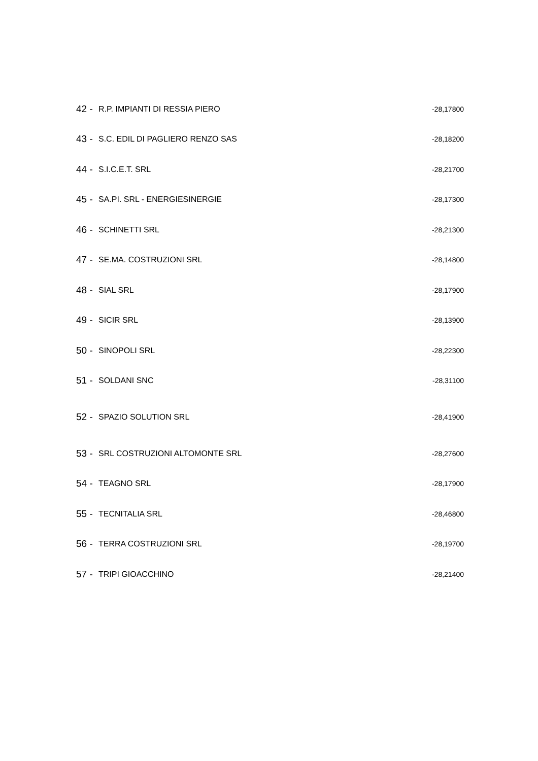| 42 - | R.P. IMPIANTI DI RESSIA PIERO | -28,17800 |
| 43 - | S.C. EDIL DI PAGLIERO RENZO SAS | -28,18200 |
| 44 - | S.I.C.E.T. SRL | -28,21700 |
| 45 - | SA.PI. SRL - ENERGIESINERGIE | -28,17300 |
| 46 - | SCHINETTI SRL | -28,21300 |
| 47 - | SE.MA. COSTRUZIONI SRL | -28,14800 |
| 48 - | SIAL SRL | -28,17900 |
| 49 - | SICIR SRL | -28,13900 |
| 50 - | SINOPOLI SRL | -28,22300 |
| 51 - | SOLDANI SNC | -28,31100 |
| 52 - | SPAZIO SOLUTION SRL | -28,41900 |
| 53 - | SRL COSTRUZIONI ALTOMONTE SRL | -28,27600 |
| 54 - | TEAGNO SRL | -28,17900 |
| 55 - | TECNITALIA SRL | -28,46800 |
| 56 - | TERRA COSTRUZIONI SRL | -28,19700 |
| 57 - | TRIPI GIOACCHINO | -28,21400 |